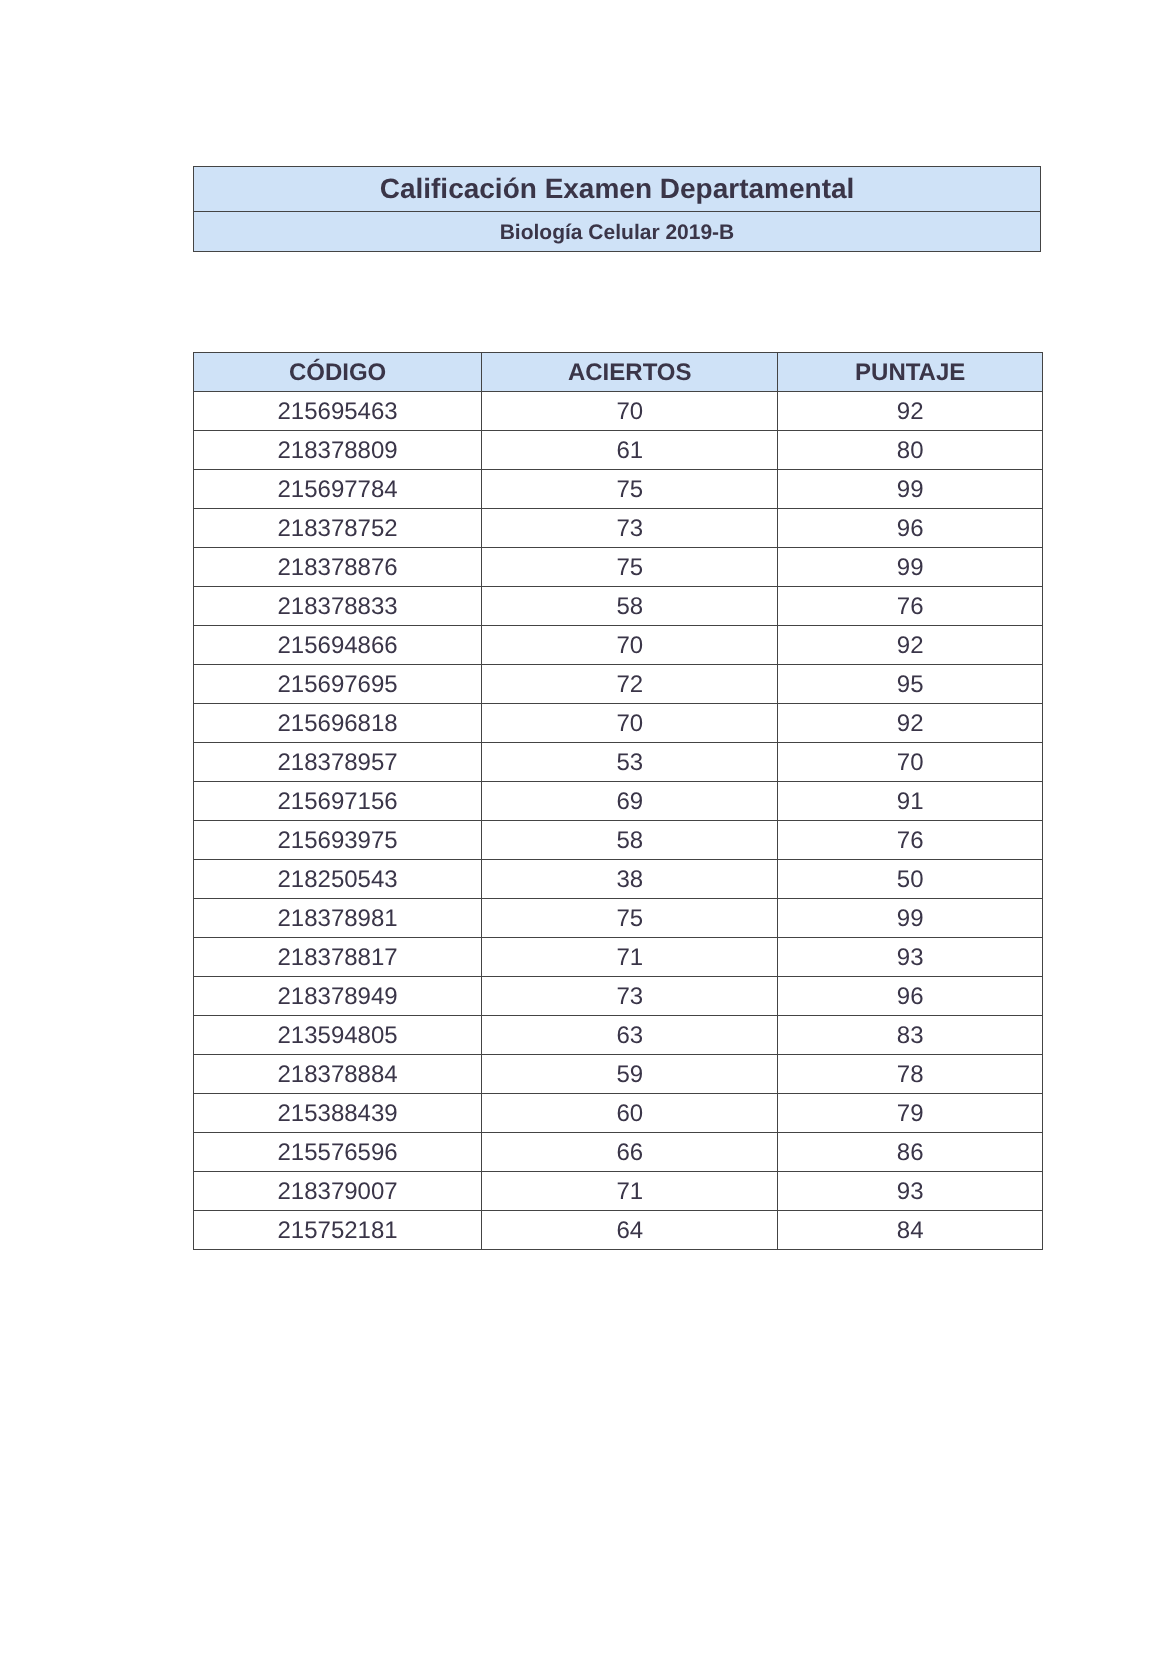Calificación Examen Departamental
Biología Celular 2019-B
| CÓDIGO | ACIERTOS | PUNTAJE |
| --- | --- | --- |
| 215695463 | 70 | 92 |
| 218378809 | 61 | 80 |
| 215697784 | 75 | 99 |
| 218378752 | 73 | 96 |
| 218378876 | 75 | 99 |
| 218378833 | 58 | 76 |
| 215694866 | 70 | 92 |
| 215697695 | 72 | 95 |
| 215696818 | 70 | 92 |
| 218378957 | 53 | 70 |
| 215697156 | 69 | 91 |
| 215693975 | 58 | 76 |
| 218250543 | 38 | 50 |
| 218378981 | 75 | 99 |
| 218378817 | 71 | 93 |
| 218378949 | 73 | 96 |
| 213594805 | 63 | 83 |
| 218378884 | 59 | 78 |
| 215388439 | 60 | 79 |
| 215576596 | 66 | 86 |
| 218379007 | 71 | 93 |
| 215752181 | 64 | 84 |